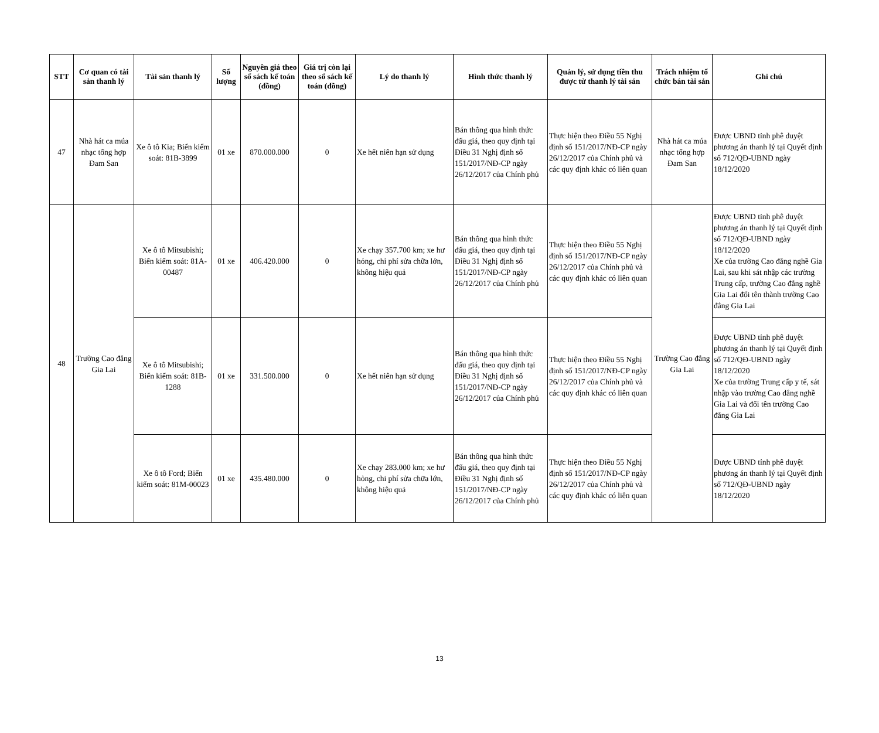| STT | Cơ quan có tài sản thanh lý | Tài sản thanh lý | Số lượng | Nguyên giá theo sổ sách kế toán (đồng) | Giá trị còn lại theo sổ sách kế toán (đồng) | Lý do thanh lý | Hình thức thanh lý | Quản lý, sử dụng tiền thu được từ thanh lý tài sản | Trách nhiệm tổ chức bán tài sản | Ghi chú |
| --- | --- | --- | --- | --- | --- | --- | --- | --- | --- | --- |
| 47 | Nhà hát ca múa nhạc tổng hợp Đam San | Xe ô tô Kia; Biển kiểm soát: 81B-3899 | 01 xe | 870.000.000 | 0 | Xe hết niên hạn sử dụng | Bán thông qua hình thức đấu giá, theo quy định tại Điều 31 Nghị định số 151/2017/NĐ-CP ngày 26/12/2017 của Chính phủ | Thực hiện theo Điều 55 Nghị định số 151/2017/NĐ-CP ngày 26/12/2017 của Chính phủ và các quy định khác có liên quan | Nhà hát ca múa nhạc tổng hợp Đam San | Được UBND tỉnh phê duyệt phương án thanh lý tại Quyết định số 712/QĐ-UBND ngày 18/12/2020 |
| 48 | Trường Cao đẳng Gia Lai | Xe ô tô Mitsubishi; Biển kiểm soát: 81A-00487 | 01 xe | 406.420.000 | 0 | Xe chạy 357.700 km; xe hư hỏng, chi phí sửa chữa lớn, không hiệu quả | Bán thông qua hình thức đấu giá, theo quy định tại Điều 31 Nghị định số 151/2017/NĐ-CP ngày 26/12/2017 của Chính phủ | Thực hiện theo Điều 55 Nghị định số 151/2017/NĐ-CP ngày 26/12/2017 của Chính phủ và các quy định khác có liên quan | Trường Cao đẳng Gia Lai | Được UBND tỉnh phê duyệt phương án thanh lý tại Quyết định số 712/QĐ-UBND ngày 18/12/2020 Xe của trường Cao đẳng nghề Gia Lai, sau khi sát nhập các trường Trung cấp, trường Cao đẳng nghề Gia Lai đổi tên thành trường Cao đẳng Gia Lai |
| | | Xe ô tô Mitsubishi; Biển kiểm soát: 81B-1288 | 01 xe | 331.500.000 | 0 | Xe hết niên hạn sử dụng | Bán thông qua hình thức đấu giá, theo quy định tại Điều 31 Nghị định số 151/2017/NĐ-CP ngày 26/12/2017 của Chính phủ | Thực hiện theo Điều 55 Nghị định số 151/2017/NĐ-CP ngày 26/12/2017 của Chính phủ và các quy định khác có liên quan | | Được UBND tỉnh phê duyệt phương án thanh lý tại Quyết định số 712/QĐ-UBND ngày 18/12/2020 Xe của trường Trung cấp y tế, sát nhập vào trường Cao đẳng nghề Gia Lai và đổi tên trường Cao đẳng Gia Lai |
| | | Xe ô tô Ford; Biển kiểm soát: 81M-00023 | 01 xe | 435.480.000 | 0 | Xe chạy 283.000 km; xe hư hỏng, chi phí sửa chữa lớn, không hiệu quả | Bán thông qua hình thức đấu giá, theo quy định tại Điều 31 Nghị định số 151/2017/NĐ-CP ngày 26/12/2017 của Chính phủ | Thực hiện theo Điều 55 Nghị định số 151/2017/NĐ-CP ngày 26/12/2017 của Chính phủ và các quy định khác có liên quan | | Được UBND tỉnh phê duyệt phương án thanh lý tại Quyết định số 712/QĐ-UBND ngày 18/12/2020 |
13